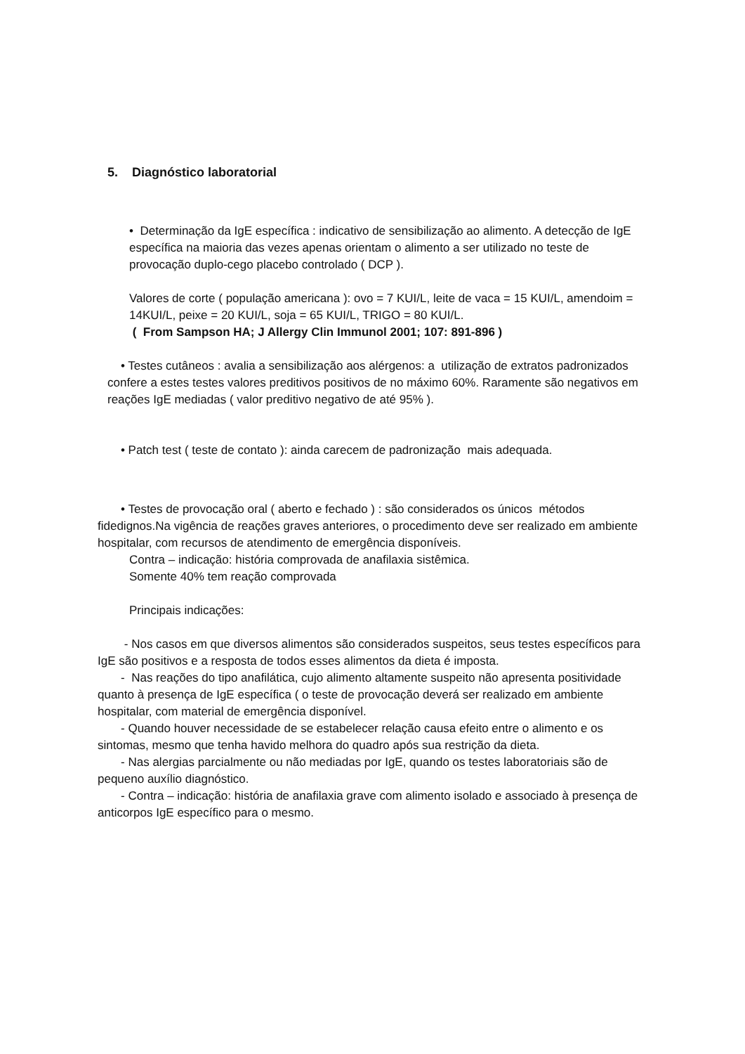5. Diagnóstico laboratorial
• Determinação da IgE específica : indicativo de sensibilização ao alimento. A detecção de IgE específica na maioria das vezes apenas orientam o alimento a ser utilizado no teste de provocação duplo-cego placebo controlado ( DCP ).
Valores de corte ( população americana ): ovo = 7 KUI/L, leite de vaca = 15 KUI/L, amendoim = 14KUI/L, peixe = 20 KUI/L, soja = 65 KUI/L, TRIGO = 80 KUI/L.
( From Sampson HA; J Allergy Clin Immunol 2001; 107: 891-896 )
• Testes cutâneos : avalia a sensibilização aos alérgenos: a utilização de extratos padronizados confere a estes testes valores preditivos positivos de no máximo 60%. Raramente são negativos em reações IgE mediadas ( valor preditivo negativo de até 95% ).
• Patch test ( teste de contato ): ainda carecem de padronização mais adequada.
• Testes de provocação oral ( aberto e fechado ) : são considerados os únicos métodos fidedignos.Na vigência de reações graves anteriores, o procedimento deve ser realizado em ambiente hospitalar, com recursos de atendimento de emergência disponíveis.
Contra – indicação: história comprovada de anafilaxia sistêmica.
Somente 40% tem reação comprovada
Principais indicações:
- Nos casos em que diversos alimentos são considerados suspeitos, seus testes específicos para IgE são positivos e a resposta de todos esses alimentos da dieta é imposta.
- Nas reações do tipo anafilática, cujo alimento altamente suspeito não apresenta positividade quanto à presença de IgE específica ( o teste de provocação deverá ser realizado em ambiente hospitalar, com material de emergência disponível.
- Quando houver necessidade de se estabelecer relação causa efeito entre o alimento e os sintomas, mesmo que tenha havido melhora do quadro após sua restrição da dieta.
- Nas alergias parcialmente ou não mediadas por IgE, quando os testes laboratoriais são de pequeno auxílio diagnóstico.
- Contra – indicação: história de anafilaxia grave com alimento isolado e associado à presença de anticorpos IgE específico para o mesmo.